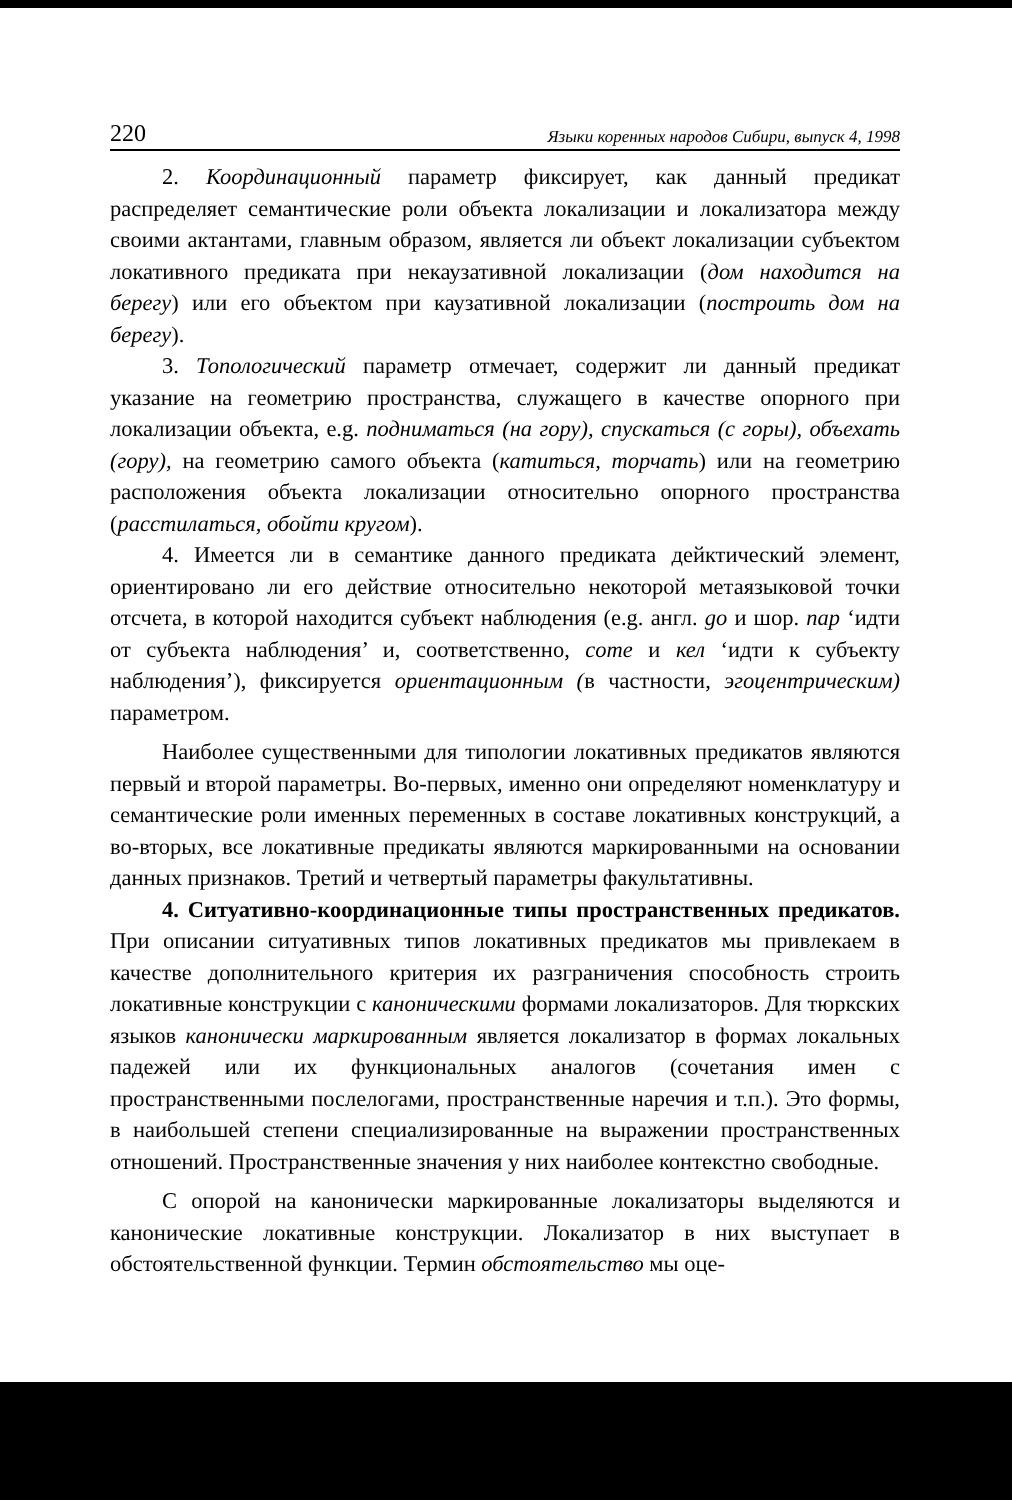220 Языки коренных народов Сибири, выпуск 4, 1998
2. Координационный параметр фиксирует, как данный предикат распределяет семантические роли объекта локализации и локализатора между своими актантами, главным образом, является ли объект локализации субъектом локативного предиката при некаузативной локализации (дом находится на берегу) или его объектом при каузативной локализации (построить дом на берегу).
3. Топологический параметр отмечает, содержит ли данный предикат указание на геометрию пространства, служащего в качестве опорного при локализации объекта, e.g. подниматься (на гору), спускаться (с горы), объехать (гору), на геометрию самого объекта (катиться, торчать) или на геометрию расположения объекта локализации относительно опорного пространства (расстилаться, обойти кругом).
4. Имеется ли в семантике данного предиката дейктический элемент, ориентировано ли его действие относительно некоторой метаязыковой точки отсчета, в которой находится субъект наблюдения (e.g. англ. go и шор. пар ‘идти от субъекта наблюдения’ и, соответственно, come и кел ‘идти к субъекту наблюдения’), фиксируется ориентационным (в частности, эгоцентрическим) параметром.
Наиболее существенными для типологии локативных предикатов являются первый и второй параметры. Во-первых, именно они определяют номенклатуру и семантические роли именных переменных в составе локативных конструкций, а во-вторых, все локативные предикаты являются маркированными на основании данных признаков. Третий и четвертый параметры факультативны.
4. Ситуативно-координационные типы пространственных предикатов. При описании ситуативных типов локативных предикатов мы привлекаем в качестве дополнительного критерия их разграничения способность строить локативные конструкции с каноническими формами локализаторов. Для тюркских языков канонически маркированным является локализатор в формах локальных падежей или их функциональных аналогов (сочетания имен с пространственными послелогами, пространственные наречия и т.п.). Это формы, в наибольшей степени специализированные на выражении пространственных отношений. Пространственные значения у них наиболее контекстно свободные.
С опорой на канонически маркированные локализаторы выделяются и канонические локативные конструкции. Локализатор в них выступает в обстоятельственной функции. Термин обстоятельство мы оце-